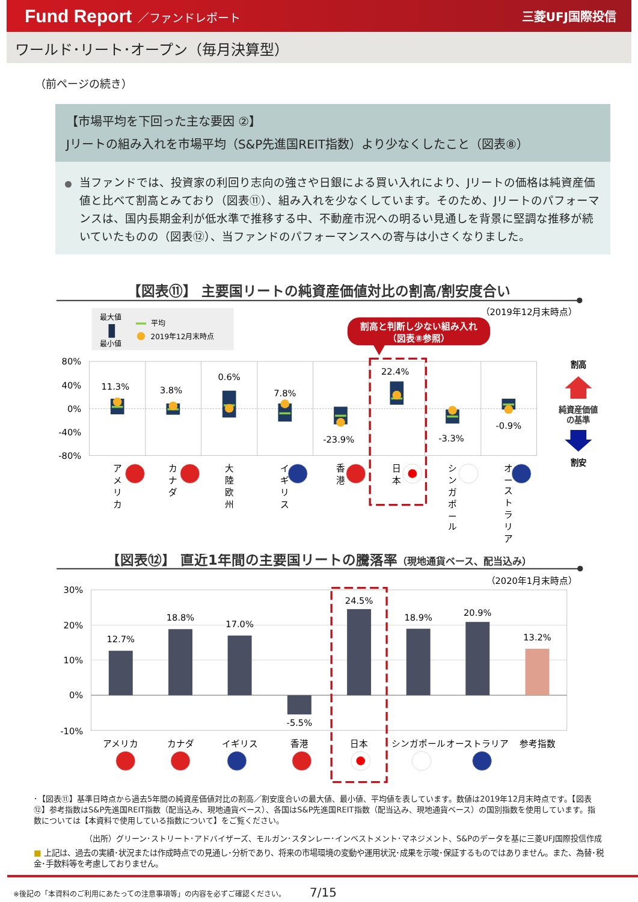Fund Report ／ファンドレポート 三菱UFJ国際投信
ワールド･リート･オープン（毎月決算型）
（前ページの続き）
【市場平均を下回った主な要因 ②】
Jリートの組み入れを市場平均（S&P先進国REIT指数）より少なくしたこと（図表⑧）
当ファンドでは、投資家の利回り志向の強さや日銀による買い入れにより、Jリートの価格は純資産価値と比べて割高とみており（図表⑪）、組み入れを少なくしています。そのため、Jリートのパフォーマンスは、国内長期金利が低水準で推移する中、不動産市況への明るい見通しを背景に堅調な推移が続いていたものの（図表⑫）、当ファンドのパフォーマンスへの寄与は小さくなりました。
【図表⑪】 主要国リートの純資産価値対比の割高/割安度合い
（2019年12月末時点）
最大値
最小値
平均
2019年12月末時点
割高と判断し少ない組み入れ
（図表⑧参照）
80%
40%
0%
-40%
-80%
11.3%
3.8%
0.6%
7.8%
-23.9%
22.4%
-3.3%
-0.9%
ア
メ
リ
カ
カ
ナ
ダ
大
陸
欧
州
イ
ギ
リ
ス
香
港
日
本
シ
ン
ガ
ポ
ー
ル
オ
ー
ス
ト
ラ
リ
ア
割高
純資産価値
の基準
割安
【図表⑫】 直近1年間の主要国リートの騰落率（現地通貨ベース、配当込み）
（2020年1月末時点）
30%
20%
10%
0%
-10%
12.7%
18.8%
17.0%
-5.5%
24.5%
18.9%
20.9%
13.2%
アメリカ
カナダ
イギリス
香港
日本
シンガポール
オーストラリア
参考指数
･【図表⑪】基準日時点から過去5年間の純資産価値対比の割高／割安度合いの最大値、最小値、平均値を表しています。数値は2019年12月末時点です。【図表⑫】参考指数はS&P先進国REIT指数（配当込み、現地通貨ベース）、各国はS&P先進国REIT指数（配当込み、現地通貨ベース）の国別指数を使用しています。指数については【本資料で使用している指数について】をご覧ください。
（出所）グリーン･ストリート･アドバイザーズ、モルガン･スタンレー･インベストメント･マネジメント、S&Pのデータを基に三菱UFJ国際投信作成
■ 上記は、過去の実績･状況または作成時点での見通し･分析であり、将来の市場環境の変動や運用状況･成果を示唆･保証するものではありません。また、為替･税金･手数料等を考慮しておりません。
※後記の「本資料のご利用にあたっての注意事項等」の内容を必ずご確認ください。 7/15